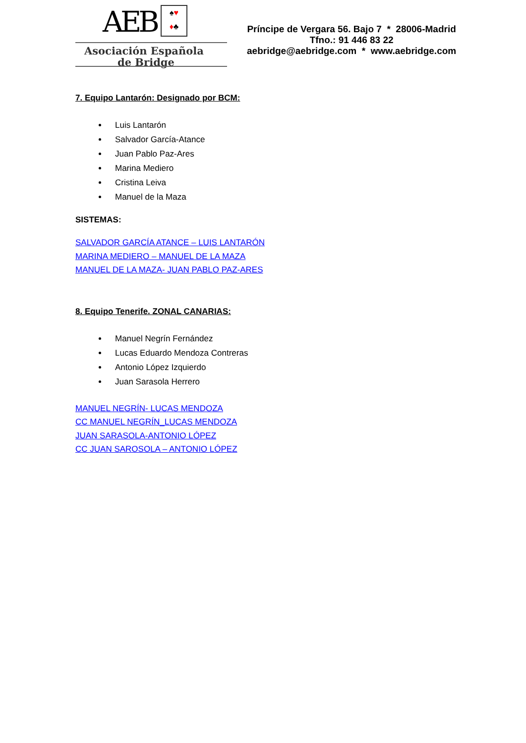AEB
♠♥
♦♣
Asociación Española
de Bridge
Príncipe de Vergara 56. Bajo 7 * 28006-Madrid
Tfno.: 91 446 83 22
aebridge@aebridge.com * www.aebridge.com
7. Equipo Lantarón: Designado por BCM:
Luis Lantarón
Salvador García-Atance
Juan Pablo Paz-Ares
Marina Mediero
Cristina Leiva
Manuel de la Maza
SISTEMAS:
SALVADOR GARCÍA ATANCE – LUIS LANTARÓN
MARINA MEDIERO – MANUEL DE LA MAZA
MANUEL DE LA MAZA- JUAN PABLO PAZ-ARES
8. Equipo Tenerife. ZONAL CANARIAS:
Manuel Negrín Fernández
Lucas Eduardo Mendoza Contreras
Antonio López Izquierdo
Juan Sarasola Herrero
MANUEL NEGRÍN- LUCAS MENDOZA
CC MANUEL NEGRÍN_LUCAS MENDOZA
JUAN SARASOLA-ANTONIO LÓPEZ
CC JUAN SAROSOLA – ANTONIO LÓPEZ